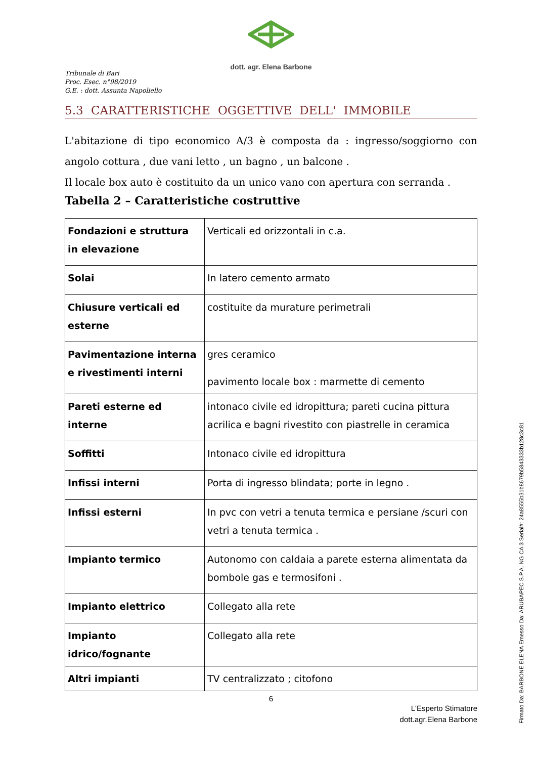dott. agr. Elena Barbone
Tribunale di Bari
Proc. Esec. n°98/2019
G.E. : dott. Assunta Napoliello
5.3 CARATTERISTICHE OGGETTIVE DELL' IMMOBILE
L'abitazione di tipo economico A/3 è composta da : ingresso/soggiorno con angolo cottura , due vani letto , un bagno , un balcone .
Il locale box auto è costituito da un unico vano con apertura con serranda .
Tabella 2 – Caratteristiche costruttive
| Fondazioni e struttura in elevazione | Verticali ed orizzontali in c.a. |
| Solai | In latero cemento armato |
| Chiusure verticali ed esterne | costituite da murature perimetrali |
| Pavimentazione interna e rivestimenti interni | gres ceramico pavimento locale box : marmette di cemento |
| Pareti esterne ed interne | intonaco civile ed idropittura; pareti cucina pittura acrilica e bagni rivestito con piastrelle in ceramica |
| Soffitti | Intonaco civile ed idropittura |
| Infissi interni | Porta di ingresso blindata; porte in legno . |
| Infissi esterni | In pvc con vetri a tenuta termica e persiane /scuri con vetri a tenuta termica . |
| Impianto termico | Autonomo con caldaia a parete esterna alimentata da bombole gas e termosifoni . |
| Impianto elettrico | Collegato alla rete |
| Impianto idrico/fognante | Collegato alla rete |
| Altri impianti | TV centralizzato ; citofono |
6
L'Esperto Stimatore
dott.agr.Elena Barbone
Firmato Da: BARBONE ELENA Emesso Da: ARUBAPEC S.P.A. NG CA 3 Serial#: 24a8555b31b8679b5843333b128c3c81